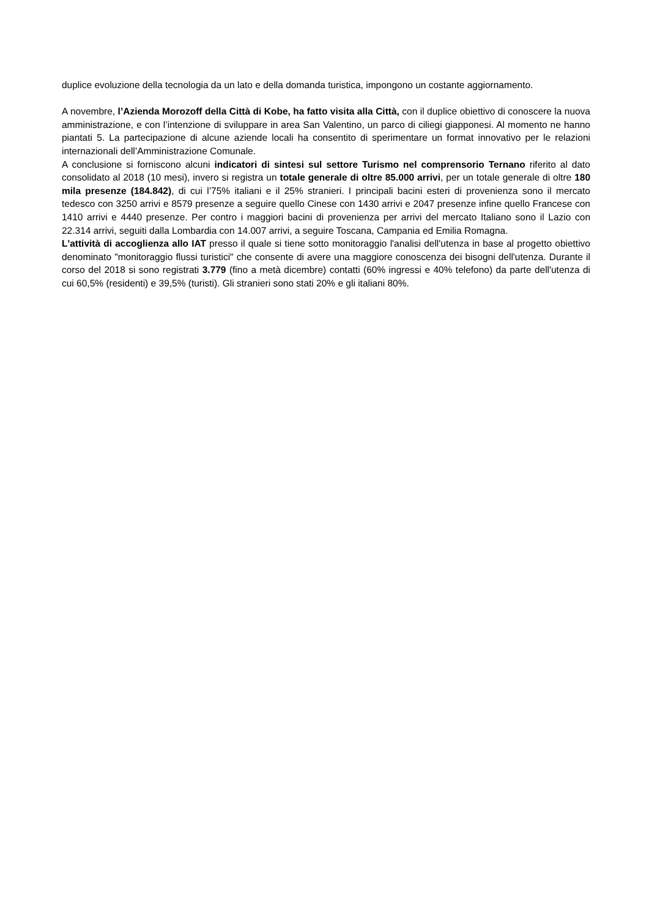duplice evoluzione della tecnologia da un lato e della domanda turistica, impongono un costante aggiornamento.
A novembre, l’Azienda Morozoff della Città di Kobe, ha fatto visita alla Città, con il duplice obiettivo di conoscere la nuova amministrazione, e con l’intenzione di sviluppare in area San Valentino, un parco di ciliegi giapponesi. Al momento ne hanno piantati 5. La partecipazione di alcune aziende locali ha consentito di sperimentare un format innovativo per le relazioni internazionali dell’Amministrazione Comunale.
A conclusione si forniscono alcuni indicatori di sintesi sul settore Turismo nel comprensorio Ternano riferito al dato consolidato al 2018 (10 mesi), invero si registra un totale generale di oltre 85.000 arrivi, per un totale generale di oltre 180 mila presenze (184.842), di cui l’75% italiani e il 25% stranieri. I principali bacini esteri di provenienza sono il mercato tedesco con 3250 arrivi e 8579 presenze a seguire quello Cinese con 1430 arrivi e 2047 presenze infine quello Francese con 1410 arrivi e 4440 presenze. Per contro i maggiori bacini di provenienza per arrivi del mercato Italiano sono il Lazio con 22.314 arrivi, seguiti dalla Lombardia con 14.007 arrivi, a seguire Toscana, Campania ed Emilia Romagna.
L'attività di accoglienza allo IAT presso il quale si tiene sotto monitoraggio l'analisi dell'utenza in base al progetto obiettivo denominato "monitoraggio flussi turistici" che consente di avere una maggiore conoscenza dei bisogni dell'utenza. Durante il corso del 2018 si sono registrati 3.779 (fino a metà dicembre) contatti (60% ingressi e 40% telefono) da parte dell'utenza di cui 60,5% (residenti) e 39,5% (turisti). Gli stranieri sono stati 20% e gli italiani 80%.